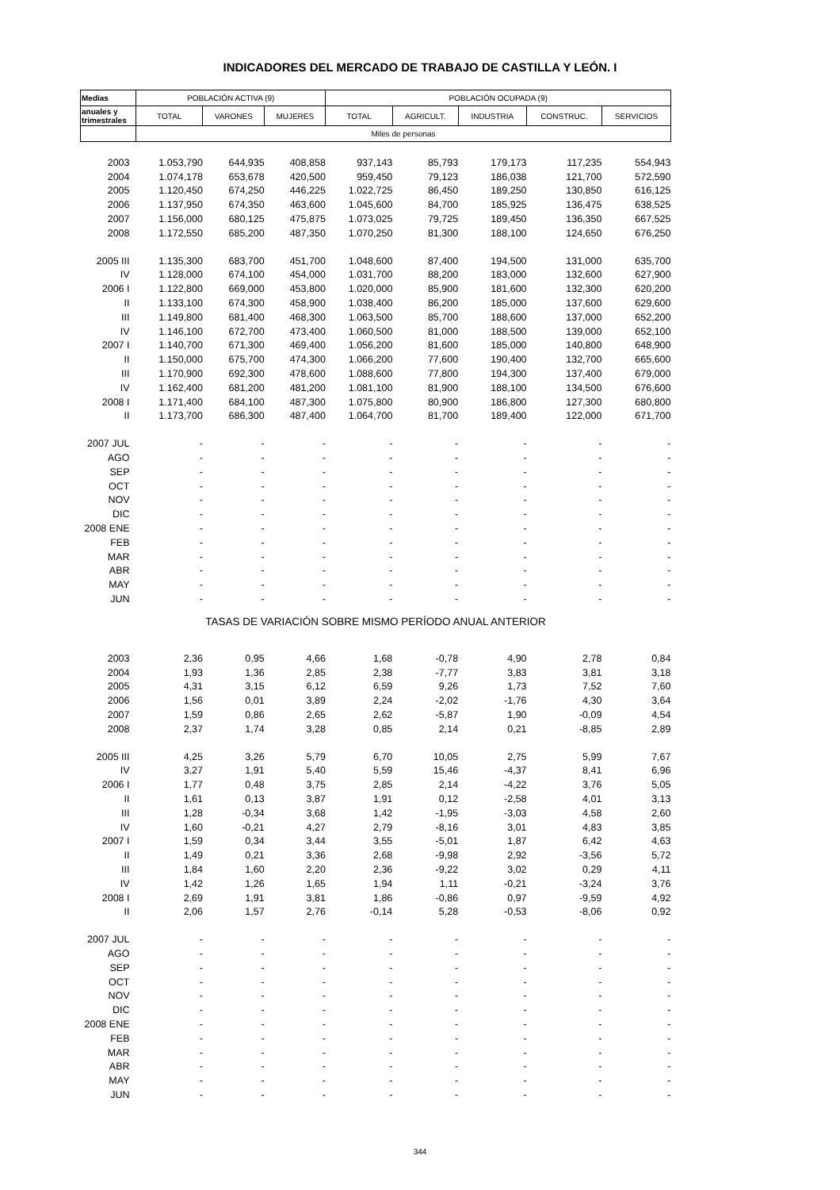INDICADORES DEL MERCADO DE TRABAJO DE CASTILLA Y LEÓN. I
| Medias | POBLACIÓN ACTIVA (9) | | | POBLACIÓN OCUPADA (9) | | | | |
| --- | --- | --- | --- | --- | --- | --- | --- | --- |
| anuales y trimestrales | TOTAL | VARONES | MUJERES | TOTAL | AGRICULT. | INDUSTRIA | CONSTRUC. | SERVICIOS |
| | Miles de personas | | | | | | | |
| 2003 | 1.053,790 | 644,935 | 408,858 | 937,143 | 85,793 | 179,173 | 117,235 | 554,943 |
| 2004 | 1.074,178 | 653,678 | 420,500 | 959,450 | 79,123 | 186,038 | 121,700 | 572,590 |
| 2005 | 1.120,450 | 674,250 | 446,225 | 1.022,725 | 86,450 | 189,250 | 130,850 | 616,125 |
| 2006 | 1.137,950 | 674,350 | 463,600 | 1.045,600 | 84,700 | 185,925 | 136,475 | 638,525 |
| 2007 | 1.156,000 | 680,125 | 475,875 | 1.073,025 | 79,725 | 189,450 | 136,350 | 667,525 |
| 2008 | 1.172,550 | 685,200 | 487,350 | 1.070,250 | 81,300 | 188,100 | 124,650 | 676,250 |
| 2005 III | 1.135,300 | 683,700 | 451,700 | 1.048,600 | 87,400 | 194,500 | 131,000 | 635,700 |
| IV | 1.128,000 | 674,100 | 454,000 | 1.031,700 | 88,200 | 183,000 | 132,600 | 627,900 |
| 2006 I | 1.122,800 | 669,000 | 453,800 | 1.020,000 | 85,900 | 181,600 | 132,300 | 620,200 |
| II | 1.133,100 | 674,300 | 458,900 | 1.038,400 | 86,200 | 185,000 | 137,600 | 629,600 |
| III | 1.149,800 | 681,400 | 468,300 | 1.063,500 | 85,700 | 188,600 | 137,000 | 652,200 |
| IV | 1.146,100 | 672,700 | 473,400 | 1.060,500 | 81,000 | 188,500 | 139,000 | 652,100 |
| 2007 I | 1.140,700 | 671,300 | 469,400 | 1.056,200 | 81,600 | 185,000 | 140,800 | 648,900 |
| II | 1.150,000 | 675,700 | 474,300 | 1.066,200 | 77,600 | 190,400 | 132,700 | 665,600 |
| III | 1.170,900 | 692,300 | 478,600 | 1.088,600 | 77,800 | 194,300 | 137,400 | 679,000 |
| IV | 1.162,400 | 681,200 | 481,200 | 1.081,100 | 81,900 | 188,100 | 134,500 | 676,600 |
| 2008 I | 1.171,400 | 684,100 | 487,300 | 1.075,800 | 80,900 | 186,800 | 127,300 | 680,800 |
| II | 1.173,700 | 686,300 | 487,400 | 1.064,700 | 81,700 | 189,400 | 122,000 | 671,700 |
| 2007 JUL | - | - | - | - | - | - | - | - |
| AGO | - | - | - | - | - | - | - | - |
| SEP | - | - | - | - | - | - | - | - |
| OCT | - | - | - | - | - | - | - | - |
| NOV | - | - | - | - | - | - | - | - |
| DIC | - | - | - | - | - | - | - | - |
| 2008 ENE | - | - | - | - | - | - | - | - |
| FEB | - | - | - | - | - | - | - | - |
| MAR | - | - | - | - | - | - | - | - |
| ABR | - | - | - | - | - | - | - | - |
| MAY | - | - | - | - | - | - | - | - |
| JUN | - | - | - | - | - | - | - | - |
| TASAS DE VARIACIÓN SOBRE MISMO PERÍODO ANUAL ANTERIOR | | | | | | | | |
| 2003 | 2,36 | 0,95 | 4,66 | 1,68 | -0,78 | 4,90 | 2,78 | 0,84 |
| 2004 | 1,93 | 1,36 | 2,85 | 2,38 | -7,77 | 3,83 | 3,81 | 3,18 |
| 2005 | 4,31 | 3,15 | 6,12 | 6,59 | 9,26 | 1,73 | 7,52 | 7,60 |
| 2006 | 1,56 | 0,01 | 3,89 | 2,24 | -2,02 | -1,76 | 4,30 | 3,64 |
| 2007 | 1,59 | 0,86 | 2,65 | 2,62 | -5,87 | 1,90 | -0,09 | 4,54 |
| 2008 | 2,37 | 1,74 | 3,28 | 0,85 | 2,14 | 0,21 | -8,85 | 2,89 |
| 2005 III | 4,25 | 3,26 | 5,79 | 6,70 | 10,05 | 2,75 | 5,99 | 7,67 |
| IV | 3,27 | 1,91 | 5,40 | 5,59 | 15,46 | -4,37 | 8,41 | 6,96 |
| 2006 I | 1,77 | 0,48 | 3,75 | 2,85 | 2,14 | -4,22 | 3,76 | 5,05 |
| II | 1,61 | 0,13 | 3,87 | 1,91 | 0,12 | -2,58 | 4,01 | 3,13 |
| III | 1,28 | -0,34 | 3,68 | 1,42 | -1,95 | -3,03 | 4,58 | 2,60 |
| IV | 1,60 | -0,21 | 4,27 | 2,79 | -8,16 | 3,01 | 4,83 | 3,85 |
| 2007 I | 1,59 | 0,34 | 3,44 | 3,55 | -5,01 | 1,87 | 6,42 | 4,63 |
| II | 1,49 | 0,21 | 3,36 | 2,68 | -9,98 | 2,92 | -3,56 | 5,72 |
| III | 1,84 | 1,60 | 2,20 | 2,36 | -9,22 | 3,02 | 0,29 | 4,11 |
| IV | 1,42 | 1,26 | 1,65 | 1,94 | 1,11 | -0,21 | -3,24 | 3,76 |
| 2008 I | 2,69 | 1,91 | 3,81 | 1,86 | -0,86 | 0,97 | -9,59 | 4,92 |
| II | 2,06 | 1,57 | 2,76 | -0,14 | 5,28 | -0,53 | -8,06 | 0,92 |
| 2007 JUL | - | - | - | - | - | - | - | - |
| AGO | - | - | - | - | - | - | - | - |
| SEP | - | - | - | - | - | - | - | - |
| OCT | - | - | - | - | - | - | - | - |
| NOV | - | - | - | - | - | - | - | - |
| DIC | - | - | - | - | - | - | - | - |
| 2008 ENE | - | - | - | - | - | - | - | - |
| FEB | - | - | - | - | - | - | - | - |
| MAR | - | - | - | - | - | - | - | - |
| ABR | - | - | - | - | - | - | - | - |
| MAY | - | - | - | - | - | - | - | - |
| JUN | - | - | - | - | - | - | - | - |
344